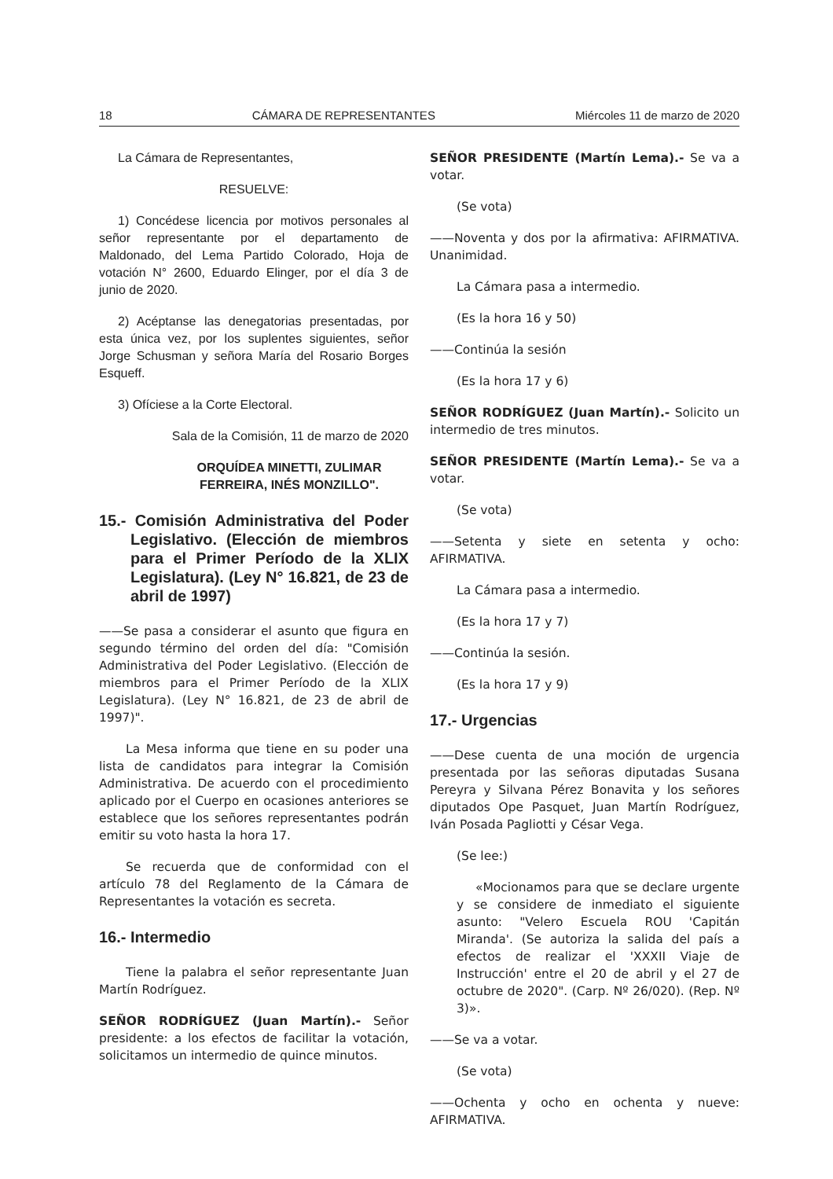18 CÁMARA DE REPRESENTANTES Miércoles 11 de marzo de 2020
La Cámara de Representantes,
RESUELVE:
1) Concédese licencia por motivos personales al señor representante por el departamento de Maldonado, del Lema Partido Colorado, Hoja de votación N° 2600, Eduardo Elinger, por el día 3 de junio de 2020.
2) Acéptanse las denegatorias presentadas, por esta única vez, por los suplentes siguientes, señor Jorge Schusman y señora María del Rosario Borges Esqueff.
3) Ofíciese a la Corte Electoral.
Sala de la Comisión, 11 de marzo de 2020
ORQUÍDEA MINETTI, ZULIMAR FERREIRA, INÉS MONZILLO".
15.- Comisión Administrativa del Poder Legislativo. (Elección de miembros para el Primer Período de la XLIX Legislatura). (Ley N° 16.821, de 23 de abril de 1997)
——Se pasa a considerar el asunto que figura en segundo término del orden del día: "Comisión Administrativa del Poder Legislativo. (Elección de miembros para el Primer Período de la XLIX Legislatura). (Ley N° 16.821, de 23 de abril de 1997)".
La Mesa informa que tiene en su poder una lista de candidatos para integrar la Comisión Administrativa. De acuerdo con el procedimiento aplicado por el Cuerpo en ocasiones anteriores se establece que los señores representantes podrán emitir su voto hasta la hora 17.
Se recuerda que de conformidad con el artículo 78 del Reglamento de la Cámara de Representantes la votación es secreta.
16.- Intermedio
Tiene la palabra el señor representante Juan Martín Rodríguez.
SEÑOR RODRÍGUEZ (Juan Martín).- Señor presidente: a los efectos de facilitar la votación, solicitamos un intermedio de quince minutos.
SEÑOR PRESIDENTE (Martín Lema).- Se va a votar.
(Se vota)
——Noventa y dos por la afirmativa: AFIRMATIVA. Unanimidad.
La Cámara pasa a intermedio.
(Es la hora 16 y 50)
——Continúa la sesión
(Es la hora 17 y 6)
SEÑOR RODRÍGUEZ (Juan Martín).- Solicito un intermedio de tres minutos.
SEÑOR PRESIDENTE (Martín Lema).- Se va a votar.
(Se vota)
——Setenta y siete en setenta y ocho: AFIRMATIVA.
La Cámara pasa a intermedio.
(Es la hora 17 y 7)
——Continúa la sesión.
(Es la hora 17 y 9)
17.- Urgencias
——Dese cuenta de una moción de urgencia presentada por las señoras diputadas Susana Pereyra y Silvana Pérez Bonavita y los señores diputados Ope Pasquet, Juan Martín Rodríguez, Iván Posada Pagliotti y César Vega.
(Se lee:)
«Mocionamos para que se declare urgente y se considere de inmediato el siguiente asunto: "Velero Escuela ROU 'Capitán Miranda'. (Se autoriza la salida del país a efectos de realizar el 'XXXII Viaje de Instrucción' entre el 20 de abril y el 27 de octubre de 2020". (Carp. Nº 26/020). (Rep. Nº 3)».
——Se va a votar.
(Se vota)
——Ochenta y ocho en ochenta y nueve: AFIRMATIVA.